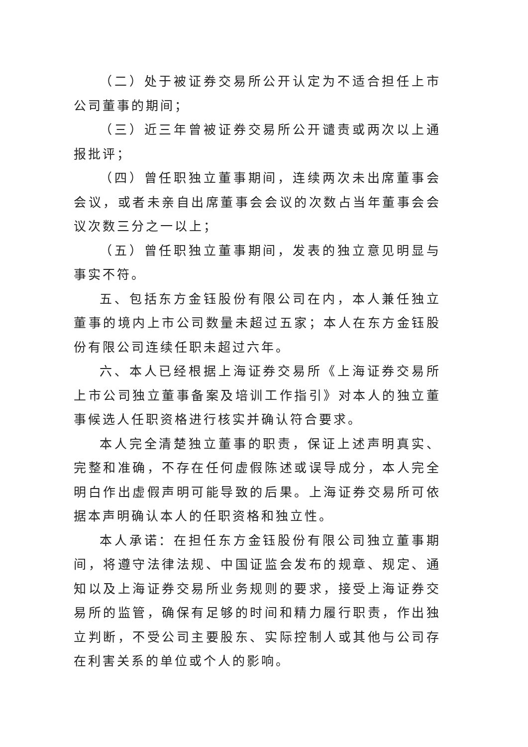（二）处于被证券交易所公开认定为不适合担任上市公司董事的期间；
（三）近三年曾被证券交易所公开谴责或两次以上通报批评；
（四）曾任职独立董事期间，连续两次未出席董事会会议，或者未亲自出席董事会会议的次数占当年董事会会议次数三分之一以上；
（五）曾任职独立董事期间，发表的独立意见明显与事实不符。
五、包括东方金钰股份有限公司在内，本人兼任独立董事的境内上市公司数量未超过五家；本人在东方金钰股份有限公司连续任职未超过六年。
六、本人已经根据上海证券交易所《上海证券交易所上市公司独立董事备案及培训工作指引》对本人的独立董事候选人任职资格进行核实并确认符合要求。
本人完全清楚独立董事的职责，保证上述声明真实、完整和准确，不存在任何虚假陈述或误导成分，本人完全明白作出虚假声明可能导致的后果。上海证券交易所可依据本声明确认本人的任职资格和独立性。
本人承诺：在担任东方金钰股份有限公司独立董事期间，将遵守法律法规、中国证监会发布的规章、规定、通知以及上海证券交易所业务规则的要求，接受上海证券交易所的监管，确保有足够的时间和精力履行职责，作出独立判断，不受公司主要股东、实际控制人或其他与公司存在利害关系的单位或个人的影响。